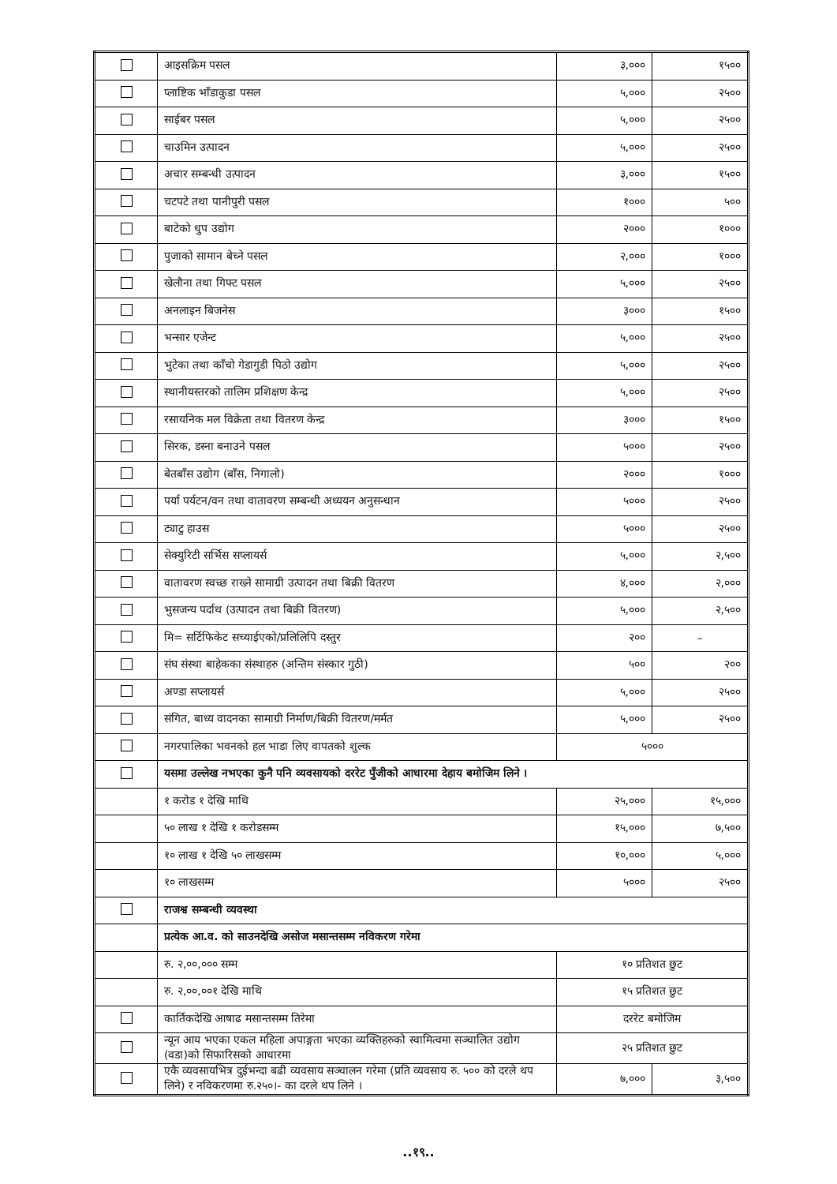| | आइसक्रिम पसल | ३,००० | १५०० |
| | प्लाष्टिक भाँडाकुडा पसल | ५,००० | २५०० |
| | साईबर पसल | ५,००० | २५०० |
| | चाउमिन उत्पादन | ५,००० | २५०० |
| | अचार सम्बन्धी उत्पादन | ३,००० | १५०० |
| | चटपटे तथा पानीपुरी पसल | १००० | ५०० |
| | बाटेको धुप उद्योग | २००० | १००० |
| | पुजाको सामान बेच्ने पसल | २,००० | १००० |
| | खेलौना तथा गिफ्ट पसल | ५,००० | २५०० |
| | अनलाइन बिजनेस | ३००० | १५०० |
| | भन्सार एजेन्ट | ५,००० | २५०० |
| | भुटेका तथा काँचो गेडागुडी पिठो उद्योग | ५,००० | २५०० |
| | स्थानीयस्तरको तालिम प्रशिक्षण केन्द्र | ५,००० | २५०० |
| | रसायनिक मल विक्रेता तथा वितरण केन्द्र | ३००० | १५०० |
| | सिरक, डस्ना बनाउने पसल | ५००० | २५०० |
| | बेतबाँस उद्योग (बाँस, निगालो) | २००० | १००० |
| | पर्या पर्यटन/वन तथा वातावरण सम्बन्धी अध्ययन अनुसन्धान | ५००० | २५०० |
| | ट्याटु हाउस | ५००० | २५०० |
| | सेक्युरिटी सर्भिस सप्लायर्स | ५,००० | २,५०० |
| | वातावरण स्वच्छ राख्ने सामाग्री उत्पादन तथा बिक्री वितरण | ४,००० | २,००० |
| | भुसजन्य पर्दाथ (उत्पादन तथा बिक्री वितरण) | ५,००० | २,५०० |
| | मि= सर्टिफिकेट सच्याईएको/प्रलिलिपि दस्तुर | २०० | – |
| | संघ संस्था बाहेकका संस्थाहरु (अन्तिम संस्कार गुठी) | ५०० | २०० |
| | अण्डा सप्लायर्स | ५,००० | २५०० |
| | संगित, बाध्य वादनका सामाग्री निर्माण/बिक्री वितरण/मर्मत | ५,००० | २५०० |
| | नगरपालिका भवनको हल भाडा लिए वापतको शुल्क | ५००० | |
| | यसमा उल्लेख नभएका कुनै पनि व्यवसायको दररेट पुँजीको आधारमा देहाय बमोजिम लिने । | | |
| | १ करोड १ देखि माथि | २५,००० | १५,००० |
| | ५० लाख १ देखि १ करोडसम्म | १५,००० | ७,५०० |
| | १० लाख १ देखि ५० लाखसम्म | १०,००० | ५,००० |
| | १० लाखसम्म | ५००० | २५०० |
| | राजश्व सम्बन्धी व्यवस्था | | |
| | प्रत्येक आ.व. को साउनदेखि असोज मसान्तसम्म नविकरण गरेमा | | |
| | रु. २,००,००० सम्म | १० प्रतिशत छुट | |
| | रु. २,००,००१ देखि माथि | १५ प्रतिशत छुट | |
| | कार्तिकदेखि आषाढ मसान्तसम्म तिरेमा | दररेट बमोजिम | |
| | न्यून आय भएका एकल महिला अपाङ्गता भएका व्यक्तिहरुको स्वामित्वमा सञ्चालित उद्योग (वडा)को सिफारिसको आधारमा | २५ प्रतिशत छुट | |
| | एकै व्यवसायभित्र दुईभन्दा बढी व्यवसाय सञ्चालन गरेमा (प्रति व्यवसाय रु. ५०० को दरले थप लिने) र नविकरणमा रु.२५०।- का दरले थप लिने । | ७,००० | ३,५०० |
..१९..